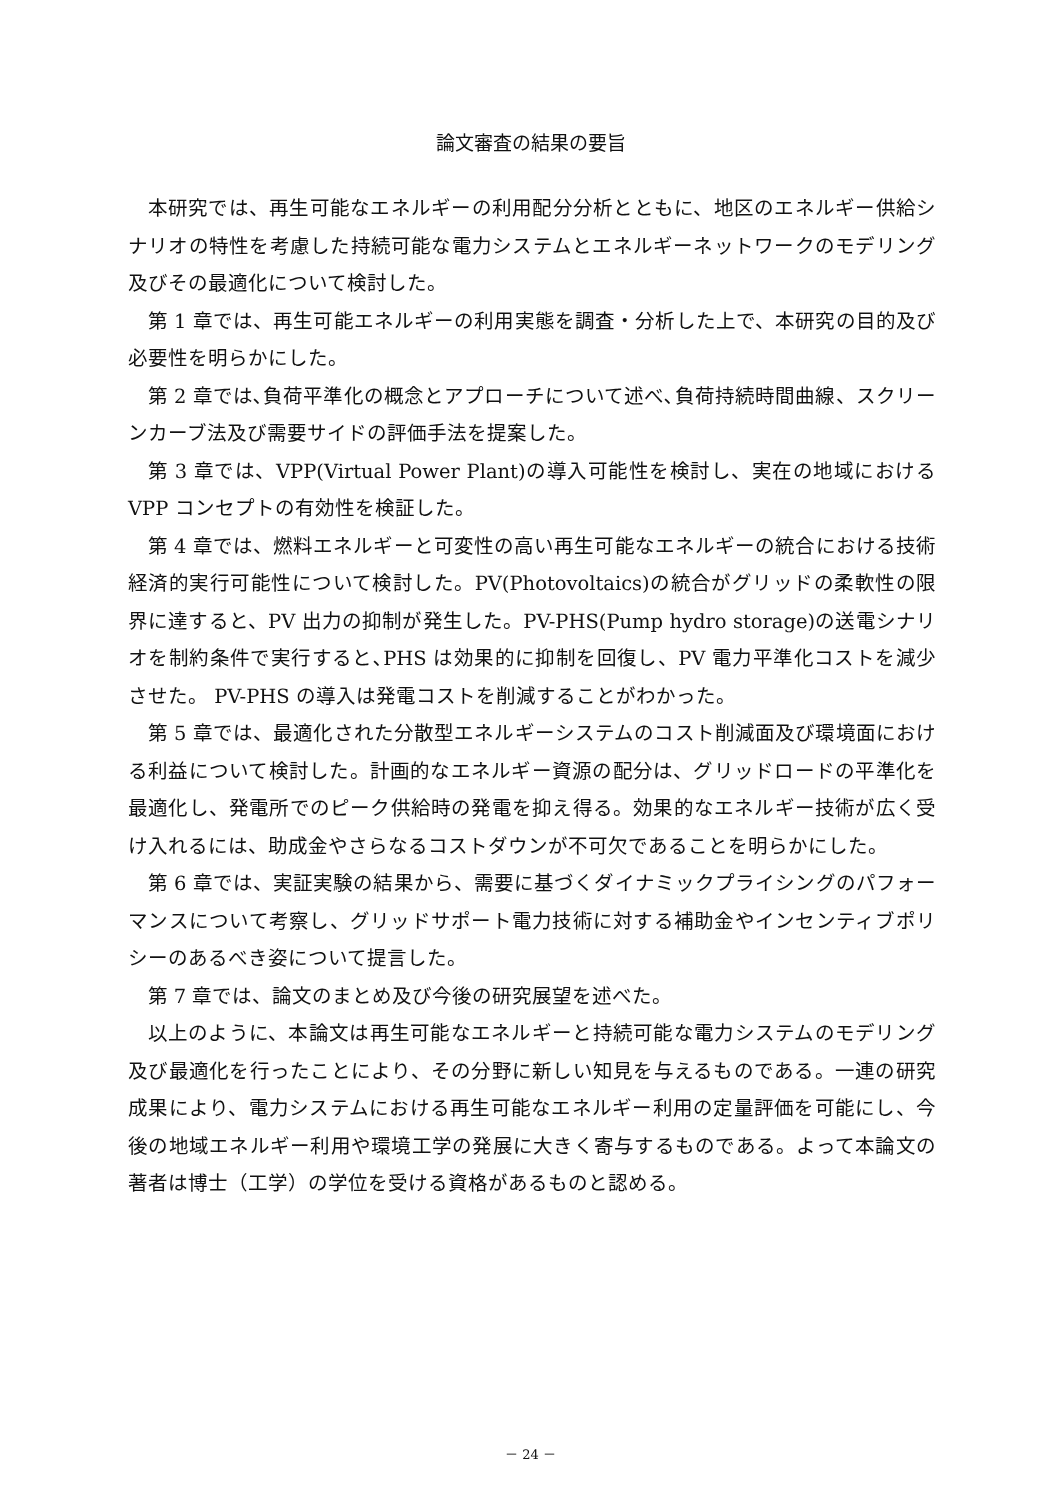論文審査の結果の要旨
本研究では、再生可能なエネルギーの利用配分分析とともに、地区のエネルギー供給シナリオの特性を考慮した持続可能な電力システムとエネルギーネットワークのモデリング及びその最適化について検討した。
第 1 章では、再生可能エネルギーの利用実態を調査・分析した上で、本研究の目的及び必要性を明らかにした。
第 2 章では､負荷平準化の概念とアプローチについて述べ､負荷持続時間曲線、スクリーンカーブ法及び需要サイドの評価手法を提案した。
第 3 章では、VPP(Virtual Power Plant)の導入可能性を検討し、実在の地域における VPP コンセプトの有効性を検証した。
第 4 章では、燃料エネルギーと可変性の高い再生可能なエネルギーの統合における技術経済的実行可能性について検討した。PV(Photovoltaics)の統合がグリッドの柔軟性の限界に達すると、PV 出力の抑制が発生した。PV-PHS(Pump hydro storage)の送電シナリオを制約条件で実行すると､PHS は効果的に抑制を回復し、PV 電力平準化コストを減少させた。 PV-PHS の導入は発電コストを削減することがわかった。
第 5 章では、最適化された分散型エネルギーシステムのコスト削減面及び環境面における利益について検討した。計画的なエネルギー資源の配分は、グリッドロードの平準化を最適化し、発電所でのピーク供給時の発電を抑え得る。効果的なエネルギー技術が広く受け入れるには、助成金やさらなるコストダウンが不可欠であることを明らかにした。
第 6 章では、実証実験の結果から、需要に基づくダイナミックプライシングのパフォーマンスについて考察し、グリッドサポート電力技術に対する補助金やインセンティブポリシーのあるべき姿について提言した。
第 7 章では、論文のまとめ及び今後の研究展望を述べた。
以上のように、本論文は再生可能なエネルギーと持続可能な電力システムのモデリング及び最適化を行ったことにより、その分野に新しい知見を与えるものである。一連の研究成果により、電力システムにおける再生可能なエネルギー利用の定量評価を可能にし、今後の地域エネルギー利用や環境工学の発展に大きく寄与するものである。よって本論文の著者は博士（工学）の学位を受ける資格があるものと認める。
－ 24 －